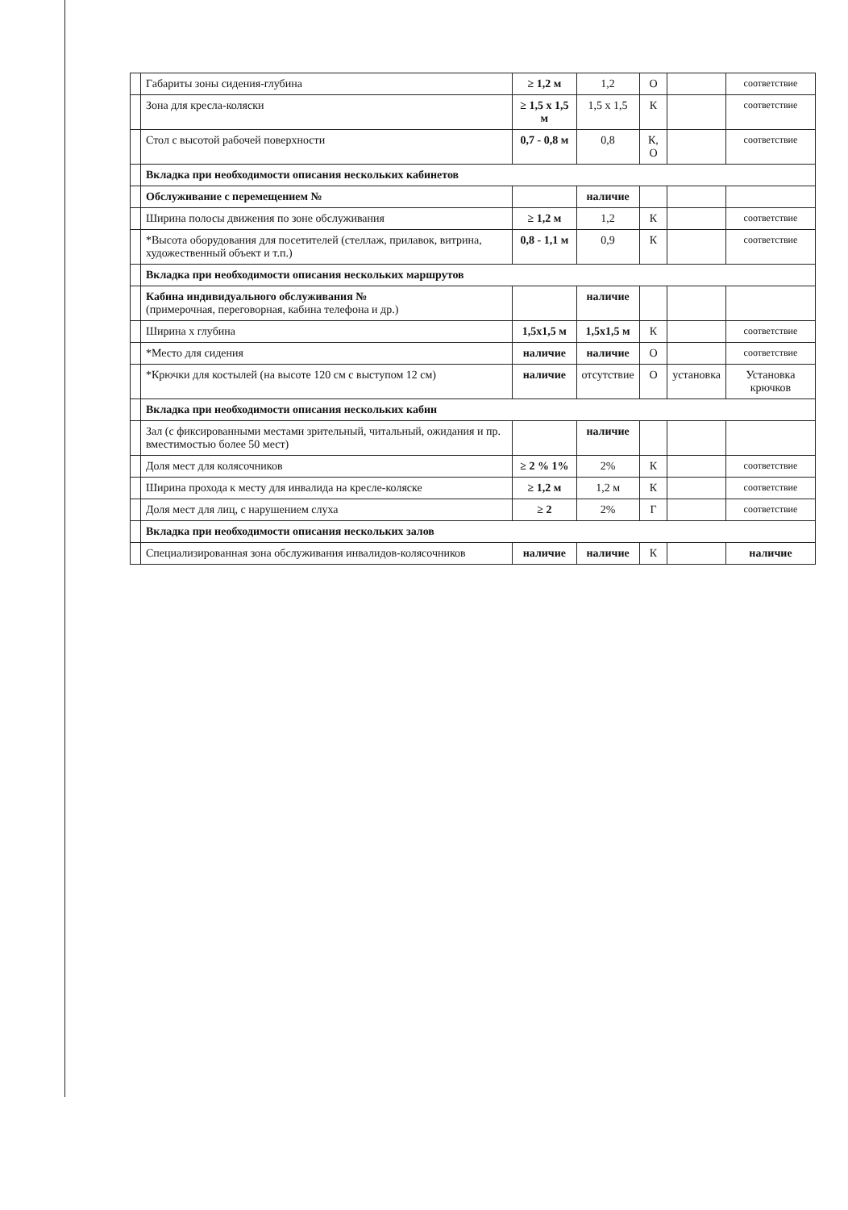| | Габариты зоны сидения-глубина | ≥ 1,2 м | 1,2 | О | | соответствие |
| | Зона для кресла-коляски | ≥ 1,5 х 1,5 м | 1,5 х 1,5 | К | | соответствие |
| | Стол с высотой рабочей поверхности | 0,7 - 0,8 м | 0,8 | К, О | | соответствие |
| | Вкладка при необходимости описания нескольких кабинетов | | | | | |
| | Обслуживание с перемещением № | | наличие | | | |
| | Ширина полосы движения по зоне обслуживания | ≥ 1,2 м | 1,2 | К | | соответствие |
| | *Высота оборудования для посетителей (стеллаж, прилавок, витрина, художественный объект и т.п.) | 0,8 - 1,1 м | 0,9 | К | | соответствие |
| | Вкладка при необходимости описания нескольких маршрутов | | | | | |
| | Кабина индивидуального обслуживания № (примерочная, переговорная, кабина телефона и др.) | | наличие | | | |
| | Ширина х глубина | 1,5х1,5 м | 1,5х1,5 м | К | | соответствие |
| | *Место для сидения | наличие | наличие | О | | соответствие |
| | *Крючки для костылей (на высоте 120 см с выступом 12 см) | наличие | отсутствие | О | установка | Установка крючков |
| | Вкладка при необходимости описания нескольких кабин | | | | | |
| | Зал (с фиксированными местами зрительный, читальный, ожидания и пр. вместимостью более 50 мест) | | наличие | | | |
| | Доля мест для колясочников | ≥ 2 % 1% | 2% | К | | соответствие |
| | Ширина прохода к месту для инвалида на кресле-коляске | ≥ 1,2 м | 1,2 м | К | | соответствие |
| | Доля мест для лиц, с нарушением слуха | ≥ 2 | 2% | Г | | соответствие |
| | Вкладка при необходимости описания нескольких залов | | | | | |
| | Специализированная зона обслуживания инвалидов-колясочников | наличие | наличие | К | | наличие |